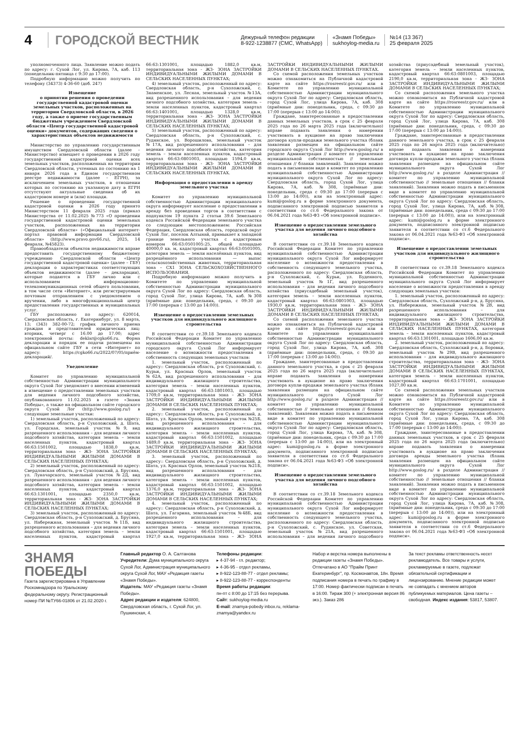4 ГОРОДСКОЙ ВЕСТНИК
Дежурный телефон редакции
8-922-1238877 (СМС, WhatsApp)
«Знамя Победы»
sukhoylog-media.ru
№14 (13 367)
25 февраля 2025
уполномоченного лица. Заявление можно подать по адресу: г. Сухой Лог, ул. Кирова, 7А, каб. 113 (понедельник-пятница с 9:30 до 17:00).
Подробную информацию можно получить по телефону (34373) 4-36-60 (доб. 247)
Извещение
о принятии решения о проведении государственной кадастровой оценки земельных участков, расположенных на территории Свердловской области, в 2026 году, а также о приеме государственным бюджетным учреждением Свердловской области «Центр государственной кадастровой оценки» документов, содержащих сведения о характеристиках объектов недвижимости
Министерство по управлению государственным имуществом Свердловской области (далее – Министерство) извещает о проведении в 2026 году государственной кадастровой оценки всех земельных участков, расположенных на территории Свердловской области, учтенных по состоянию на 1 января 2026 года в Едином государственном реестре недвижимости (далее – ЕГРН), за исключением земельных участков, в отношении которых по состоянию на указанную дату в ЕГРН отсутствуют актуальные сведения об их кадастровом номере и (или) площади.
Решение о проведении государственной кадастровой оценки в 2026 году принято Министерством 11 февраля 2025 года (приказ Министерства от 11.02.2025 №773 «О проведении государственной кадастровой оценки земельных участков, расположенных на территории Свердловской области» («Официальный интернет-портал правовой информации Свердловской области» (http://www.pravo.gov66.ru), 2025, 14 февраля, №45823).
Правообладатели объектов недвижимости вправе предоставить государственному бюджетному учреждению Свердловской области «Центр государственной кадастровой оценки» (далее – ГБУ) декларации о характеристиках соответствующих объектов недвижимости (далее – декларации), которые подаются в ГБУ лично или с использованием информационно-телекоммуникационных сетей общего пользования, в том числе сети «Интернет», или регистрируемым почтовым отправлением с уведомлением о вручении, либо в многофункциональный центр предоставления государственных и муниципальных услуг.
ГБУ расположено по адресу: 620014, Свердловская область, г. Екатеринбург, ул. 8 марта, 13; (343) 382-00-72; график личного приема граждан и представителей юридических лиц: вторник, четверг с 16.00 до 17.00; адрес электронной почты: deklar@cgko66.ru. Форма декларации и порядок ее подачи размещены на официальном сайте ГБУ в сети «Интернет» по адресу: https://cgko66.ru/2022/07/05/приём-деклараций/.
Уведомление
Комитет по управлению муниципальной собственностью Администрации муниципального округа Сухой Лог уведомляет о внесении изменений в извещение о предоставлении земельных участков для ведения личного подсобного хозяйства, опубликованного 11.02.2025 в газете «Знамя Победы», а также на официальном сайте городского округа Сухой Лог (http://www.goslog.ru/) в следующие земельные участки:
1) земельный участок, расположенный по адресу: Свердловская область, р-н Сухоложский, д. Шата, ул. Городская, земельный участок №9, вид разрешенного использования – для ведения личного подсобного хозяйства, категория земель – земли населенных пунктов, кадастровый квартал 66:63:1501002, площадью 1838,0 кв.м, территориальная зона - ЖЗ- ЗОНА ЗАСТРОЙКИ ИНДИВИДУАЛЬНЫМИ ЖИЛЫМИ ДОМАМИ В СЕЛЬСКИХ НАСЕЛЕННЫХ ПУНКТАХ;
2) земельный участок, расположенный по адресу: Свердловская область, р-н Сухоложский, д. Брусяна, ул. Луначарского, земельный участок №2Д, вид разрешенного использования – для ведения личного подсобного хозяйства, категория земель – земли населенных пунктов, кадастровый квартал 66:63:1301001, площадью 2350,0 кв.м, территориальная зона - ЖЗ- ЗОНА ЗАСТРОЙКИ ИНДИВИДУАЛЬНЫМИ ЖИЛЫМИ ДОМАМИ В СЕЛЬСКИХ НАСЕЛЕННЫХ ПУНКТАХ;
3) земельный участок, расположенный по адресу: Свердловская область, р-н Сухоложский, д. Брусяна, ул. Набережная, земельный участок №11Б, вид разрешенного использования – для ведения личного подсобного хозяйства, категория земель – земли населенных пунктов, кадастровый квартал 66:63:1301001, площадью 1882,0 кв.м, территориальная зона - ЖЗ- ЗОНА ЗАСТРОЙКИ ИНДИВИДУАЛЬНЫМИ ЖИЛЫМИ ДОМАМИ В СЕЛЬСКИХ НАСЕЛЕННЫХ ПУНКТАХ;
4) земельный участок, расположенный по адресу: Свердловская область, р-н Сухоложский, с. Знаменское, ул. Лесная, земельный участок №13А, вид разрешенного использования – для ведения личного подсобного хозяйства, категория земель – земли населенных пунктов, кадастровый квартал 66:63:1401001, площадью 1328,0 кв.м, территориальная зона - ЖЗ- ЗОНА ЗАСТРОЙКИ ИНДИВИДУАЛЬНЫМИ ЖИЛЫМИ ДОМАМИ В СЕЛЬСКИХ НАСЕЛЕННЫХ ПУНКТАХ;
5) земельный участок, расположенный по адресу: Свердловская область, р-н Сухоложский, с. Рудянское, ул. Ворошилова, земельный участок №17А, вид разрешенного использования – для ведения личного подсобного хозяйства, категория земель – земли населенных пунктов, кадастровый квартал 66:63:0801003, площадью 1594,0 кв.м, территориальная зона - ЖЗ- ЗОНА ЗАСТРОЙКИ ИНДИВИДУАЛЬНЫМИ ЖИЛЫМИ ДОМАМИ В СЕЛЬСКИХ НАСЕЛЕННЫХ ПУНКТАХ.
Информация о предоставлении в аренду земельного участка
Комитет по управлению муниципальной собственностью Администрации муниципального округа информирует население о предоставлении в аренду без проведения торгов в соответствии с подпунктом 19 пункта 2 статьи 39.6 Земельного кодекса Российской Федерации земельного участка со следующим местоположением: Российская Федерация, Свердловская область, городской округ Сухой Лог, поселок Алтынай, примыкает к западной границе земельного участка с кадастровым номером 66:63:0501005:25, общей площадью 40000,0 кв. м, кадастровый квартал 66:63:0501005, категория земель — земли населённых пунктов, вид разрешённого использования — выпас сельскохозяйственных животных, территориальная зона – СХ1 ЗОНА СЕЛЬСКОХОЗЯЙСТВЕННОГО ИСПОЛЬЗОВАНИЯ.
Подробную информацию можно получить в Комитете по управлению муниципальной собственностью Администрации муниципального округа Сухой Лог по адресу: Свердловская область, город Сухой Лог, улица Кирова, 7А, каб. №308 (приёмные дни: понедельник, среда, с 09:30 до 17:00 (перерыв с 13:00 до 14:00)).
Извещение о предоставлении земельных участков для индивидуального жилищного строительства
В соответствии со ст.39.18 Земельного кодекса Российской Федерации Комитет по управлению муниципальной собственностью Администрации городского округа Сухой Лог информирует население о возможности предоставления в собственность следующих земельных участков:
1. земельный участок, расположенный по адресу:: Свердловская область, р-н Сухоложский, с. Курьи, ул. Красных Орлов, земельный участок №62А, вид разрешенного использования – для индивидуального жилищного строительства, категория земель – земли населенных пунктов, кадастровый квартал 66:63:1801003, площадью 1709,0 кв.м, территориальная зона – ЖЗ- ЗОНА ЗАСТРОЙКИ ИНДИВИДУАЛЬНЫМИ ЖИЛЫМИ ДОМАМИ В СЕЛЬСКИХ НАСЕЛЕННЫХ ПУНКТАХ;
2. земельный участок, расположенный по адресу:: Свердловская область, р-н Сухоложский, д. Шата, ул. Красных Орлов, земельный участок №25Б, вид разрешенного использования – для индивидуального жилищного строительства, категория земель – земли населенных пунктов, кадастровый квартал 66:63:1501002, площадью 1489,0 кв.м, территориальная зона – ЖЗ- ЗОНА ЗАСТРОЙКИ ИНДИВИДУАЛЬНЫМИ ЖИЛЫМИ ДОМАМИ В СЕЛЬСКИХ НАСЕЛЕННЫХ ПУНКТАХ;
3. земельный участок, расположенный по адресу:: Свердловская область, р-н Сухоложский, д. Шата, ул. Красных Орлов, земельный участок №21Б, вид разрешенного использования – для индивидуального жилищного строительства, категория земель – земли населенных пунктов, кадастровый квартал 66:63:1501002, площадью 1376,0 кв.м, территориальная зона – ЖЗ- ЗОНА ЗАСТРОЙКИ ИНДИВИДУАЛЬНЫМИ ЖИЛЫМИ ДОМАМИ В СЕЛЬСКИХ НАСЕЛЕННЫХ ПУНКТАХ;
4. земельный участок, расположенный по адресу:: Свердловская область, р-н Сухоложский, д. Шата, ул. Гагарина, земельный участок №48Б, вид разрешенного использования – для индивидуального жилищного строительства, категория земель – земли населенных пунктов, кадастровый квартал 66:63:1501001, площадью 1927,0 кв.м, территориальная зона – ЖЗ- ЗОНА ЗАСТРОЙКИ ИНДИВИДУАЛЬНЫМИ ЖИЛЫМИ ДОМАМИ В СЕЛЬСКИХ НАСЕЛЕННЫХ ПУНКТАХ.
Со схемой расположения земельных участков можно ознакомиться на Публичной кадастровой карте на сайте https://rosreestr.gov.ru/ или в Комитете по управлению муниципальной собственностью Администрации муниципального округа Сухой Лог по адресу: Свердловская область, город Сухой Лог, улица Кирова, 7А, каб. 308 (приёмные дни: понедельник, среда, с 09:30 до 17:00 (перерыв с 13:00 до 14:00)).
Граждане, заинтересованные в предоставлении данных земельных участков, в срок с 25 февраля 2025 года по 26 марта 2025 года (включительно) вправе подавать заявления о намерении участвовать в аукционе на право заключения договора купли-продажи земельного участка (бланк заявления размещен на официальном сайте городского округа Сухой Лог http://www.goslog.ru/ в разделе Администрация // комитет по управлению муниципальной собственностью // земельные отношения // бланки заявлений). Заявления можно подать в письменном виде в комитет по управлению муниципальной собственностью Администрации муниципального округа Сухой Лог по адресу: Свердловская область, город Сухой Лог, улица Кирова, 7А, каб. №308, (приёмные дни: понедельник, среда с 09:30 до 17:00 (перерыв с 13:00 до 14:00)), или на электронный адрес: kumi@goslog.ru в форме электронного документа, подписанного электронной подписью заявителя в соответствии со ст.6 Федерального закона от 06.04.2021 года №63-ФЗ «Об электронной подписи».
Извещение о предоставлении земельного участка для ведения личного подсобного хозяйства
В соответствии со ст.39.18 Земельного кодекса Российской Федерации Комитет по управлению муниципальной собственностью Администрации муниципального округа Сухой Лог информирует население о возможности предоставления в собственность следующего земельного участка, расположенного по адресу: Свердловская область, р-н Сухоложский, с. Курьи, ул. Буденного, земельный участок №1Г, вид разрешенного использования – для ведения личного подсобного хозяйства (приусадебный земельный участок), категория земель – земли населенных пунктов, кадастровый квартал 66:63:0801003, площадью 1930,0 кв.м, территориальная зона - ЖЗ- ЗОНА ЗАСТРОЙКИ ИНДИВИДУАЛЬНЫМИ ЖИЛЫМИ ДОМАМИ В СЕЛЬСКИХ НАСЕЛЕННЫХ ПУНКТАХ;
Со схемой расположения земельного участка можно ознакомиться на Публичной кадастровой карте на сайте https://rosreestr.gov.ru/ или в Комитете по управлению муниципальной собственностью Администрации муниципального округа Сухой Лог по адресу: Свердловская область, город Сухой Лог, улица Кирова, 7А, каб. 308 (приёмные дни: понедельник, среда, с 09:30 до 17:00 (перерыв с 13:00 до 14:00)).
Граждане, заинтересованные в предоставлении данного земельного участка, в срок с 25 февраля 2025 года по 26 марта 2025 года (включительно) вправе подавать заявления о намерении участвовать в аукционе на право заключения договора купли-продажи земельного участка (бланк заявления размещен на официальном сайте муниципального округа Сухой Лог http://www.goslog.ru/ в разделе Администрация // комитет по управлению муниципальной собственностью // земельные отношения // бланки заявлений). Заявления можно подать в письменном виде в комитет по управлению муниципальной собственностью Администрации муниципального округа Сухой Лог по адресу: Свердловская область, город Сухой Лог, улица Кирова, 7А, каб. №308, (приёмные дни: понедельник, среда с 09:30 до 17:00 (перерыв с 13:00 до 14:00)), или на электронный адрес: kumi@goslog.ru в форме электронного документа, подписанного электронной подписью заявителя в соответствии со ст.6 Федерального закона от 06.04.2021 года №63-ФЗ «Об электронной подписи».
Извещение о предоставлении земельного участка для ведения личного подсобного хозяйства
В соответствии со ст.39.18 Земельного кодекса Российской Федерации Комитет по управлению муниципальной собственностью Администрации муниципального округа Сухой Лог информирует население о возможности предоставления в собственность следующего земельного участка, расположенного по адресу: Свердловская область, р-н Сухоложский, с. Рудянское, ул. Советская, земельный участок №21А, вид разрешенного использования – для ведения личного подсобного хозяйства (приусадебный земельный участок), категория земель – земли населенных пунктов, кадастровый квартал 66:63:0801003, площадью 2190,0 кв.м, территориальная зона - ЖЗ- ЗОНА ЗАСТРОЙКИ ИНДИВИДУАЛЬНЫМИ ЖИЛЫМИ ДОМАМИ В СЕЛЬСКИХ НАСЕЛЕННЫХ ПУНКТАХ;
Со схемой расположения земельного участка можно ознакомиться на Публичной кадастровой карте на сайте https://rosreestr.gov.ru/ или в Комитете по управлению муниципальной собственностью Администрации муниципального округа Сухой Лог по адресу: Свердловская область, город Сухой Лог, улица Кирова, 7А, каб. 308 (приёмные дни: понедельник, среда, с 09:30 до 17:00 (перерыв с 13:00 до 14:00)).
Граждане, заинтересованные в предоставлении данного земельного участка, в срок с 25 февраля 2025 года по 26 марта 2025 года (включительно) вправе подавать заявления о намерении участвовать в аукционе на право заключения договора купли-продажи земельного участка (бланк заявления размещен на официальном сайте муниципального округа Сухой Лог http://www.goslog.ru/ в разделе Администрация // комитет по управлению муниципальной собственностью // земельные отношения // бланки заявлений). Заявления можно подать в письменном виде в комитет по управлению муниципальной собственностью Администрации муниципального округа Сухой Лог по адресу: Свердловская область, город Сухой Лог, улица Кирова, 7А, каб. №308, (приёмные дни: понедельник, среда с 09:30 до 17:00 (перерыв с 13:00 до 14:00)), или на электронный адрес: kumi@goslog.ru в форме электронного документа, подписанного электронной подписью заявителя в соответствии со ст.6 Федерального закона от 06.04.2021 года №63-ФЗ «Об электронной подписи».
Извещение о предоставлении земельных участков для индивидуального жилищного строительства
В соответствии со ст.39.18 Земельного кодекса Российской Федерации Комитет по управлению муниципальной собственностью Администрации муниципального округа Сухой Лог информирует население о возможности предоставления в аренду следующих земельных участков:
1. земельный участок, расположенный по адресу: Свердловская область, Сухоложский р-н, д. Брусяна, ул. Набережная, земельный участок №2В, вид разрешенного использования – для индивидуального жилищного строительства, территориальная зона – ЖЗ- ЗОНА ЗАСТРОЙКИ ИНДИВИДУАЛЬНЫМИ ЖИЛЫМИ ДОМАМИ В СЕЛЬСКИХ НАСЕЛЕННЫХ ПУНКТАХ, категория земель – земли населенных пунктов, кадастровый квартал 66:63:1301001, площадью 1606,00 кв.м.
2. земельный участок, расположенный по адресу: Свердловская область, Сухоложский р-н, д. Боровки, земельный участок №29В, вид разрешенного использования – для индивидуального жилищного строительства, территориальная зона – ЖЗ- ЗОНА ЗАСТРОЙКИ ИНДИВИДУАЛЬНЫМИ ЖИЛЫМИ ДОМАМИ В СЕЛЬСКИХ НАСЕЛЕННЫХ ПУНКТАХ, категория земель – земли населенных пунктов, кадастровый квартал 66:63:1701001, площадью 1027,00 кв.м.
Со схемой расположения земельных участков можно ознакомиться на Публичной кадастровой карте на сайте https://rosreestr.gov.ru/ или в Комитете по управлению муниципальной собственностью Администрации муниципального округа Сухой Лог по адресу: Свердловская область, город Сухой Лог, улица Кирова, 7А, каб. 308 (приёмные дни: понедельник, среда, с 09:30 до 17:00 (перерыв с 13:00 до 14:00)).
Граждане, заинтересованные в предоставлении данных земельных участков, в срок с 25 февраля 2025 года по 26 марта 2025 года (включительно) вправе подавать заявления о намерении участвовать в аукционе на право заключения договора аренды земельного участка (бланк заявления размещен на официальном сайте муниципального округа Сухой Лог http://www.goslog.ru/ в разделе Администрация // комитет по управлению муниципальной собственностью // земельные отношения // бланки заявлений). Заявления можно подать в письменном виде в комитет по управлению муниципальной собственностью Администрации муниципального округа Сухой Лог по адресу: Свердловская область, город Сухой Лог, улица Кирова, 7А, каб. №308, (приёмные дни: понедельник, среда с 09:30 до 17:00 (перерыв с 13:00 до 14:00)), или на электронный адрес: kumi@goslog.ru в форме электронного документа, подписанного электронной подписью заявителя в соответствии со ст.6 Федерального закона от 06.04.2021 года №63-ФЗ «Об электронной подписи».
ЗНАМЯ
ПОБЕДЫ
Газета зарегистрирована в Управлении Роскомнадзора по Уральскому федеральному округу. Регистрационный номер ПИ №ТУ66-01806 от 21.02.2020 г.
Главный редактор О. А. Салтанова
Учредители: Дума муниципального округа Сухой Лог, Администрация муниципального округа Сухой Лог, МАУ «Редакция газеты «Знамя Победы».
Издатель: МАУ «Редакция газеты «Знамя Победы».
Адрес редакции и издателя: 624800, Свердловская область, г. Сухой Лог, ул. Пушкинская, 4.
Телефоны редакции:
▸ 4-37-94 - гл. редактор;
▸ 4-36-95 - отдел рекламы,
▸ 8-922-123-88-77 - отдел рекламы;
▸ 8-922-123-88-77 - корреспонденты
Время работы редакции:
пн-пт с 8:00 до 17:15 без перерыва.
Сайт: sukhoylog-media.ru
E-mail: znamya-pobedy inbox.ru, reklama-znamya@yandex.ru
Набор и верстка номера выполнены в редакции газеты «Знамя Победы». Отпечатано в АО "Прайм Принт Екатеринбург", пр. Космонавтов, 18н. Время подписания номера в печать по графику в 17:00. Номер фактически подписан в печать в 16:00. Тираж 300 (+ электронная версия 86 экз.). Заказ 286
За текст рекламы ответственность несет рекламодатель. Все товары и услуги, рекламируемые в газете, подлежат обязательной сертификации и лицензированию. Мнение редакции может не совпадать с мнением авторов публикуемых материалов. Цена газеты – свободная. Индекс издания: 53817, 53807.